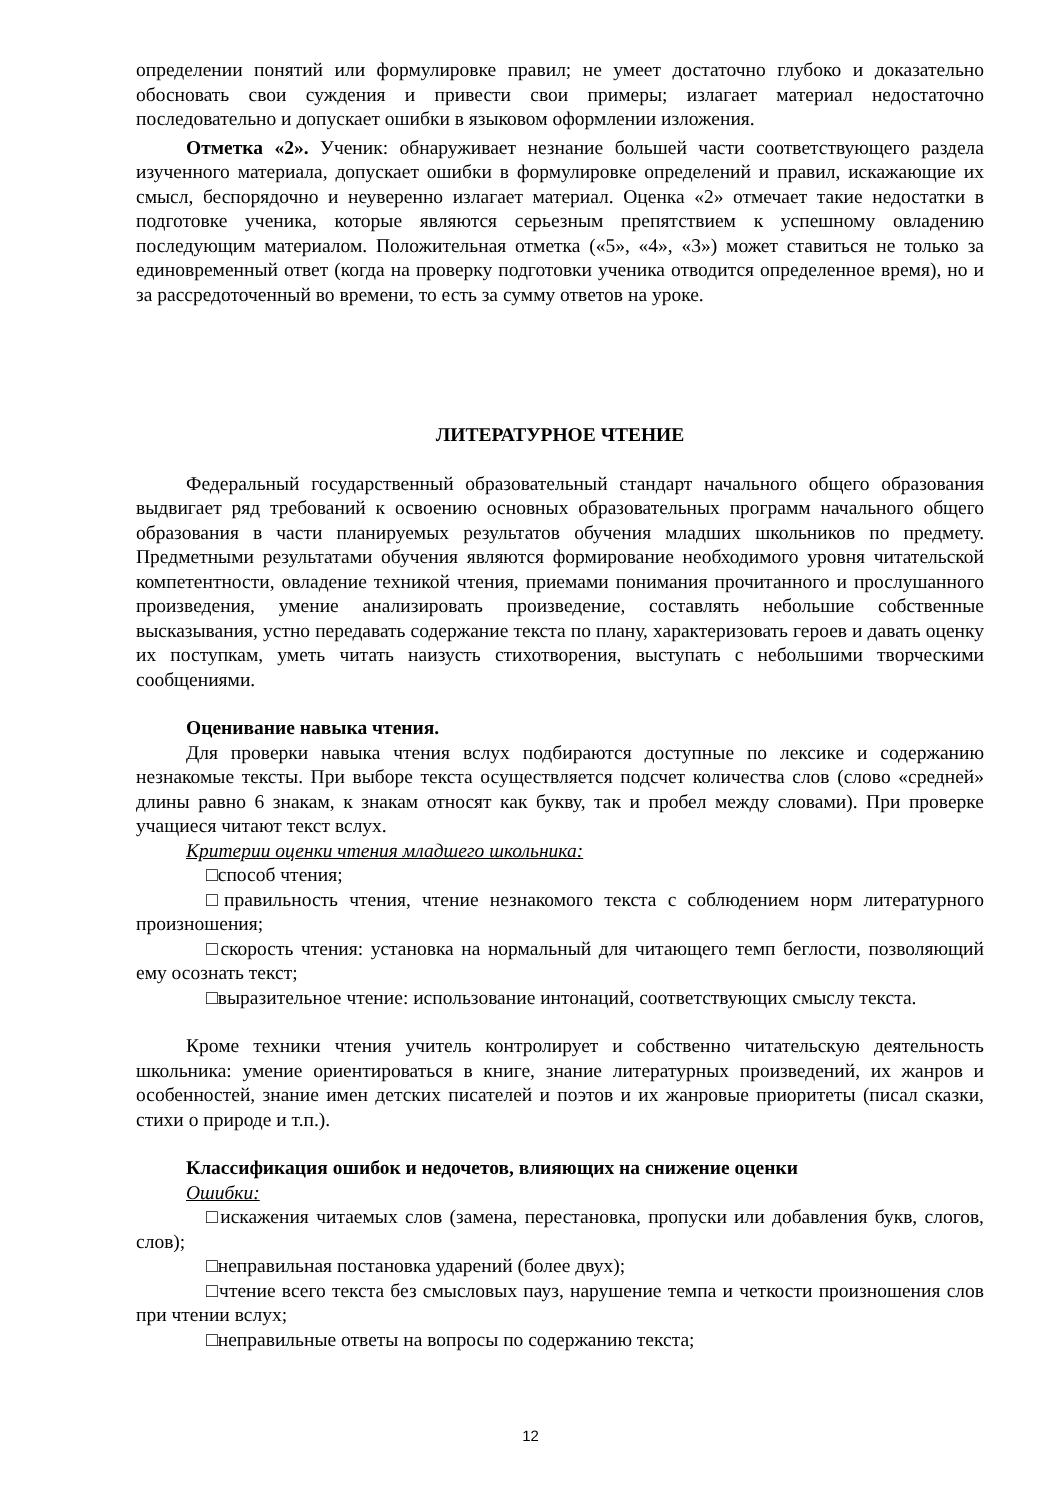определении понятий или формулировке правил; не умеет достаточно глубоко и доказательно обосновать свои суждения и привести свои примеры; излагает материал недостаточно последовательно и допускает ошибки в языковом оформлении изложения.
Отметка «2». Ученик: обнаруживает незнание большей части соответствующего раздела изученного материала, допускает ошибки в формулировке определений и правил, искажающие их смысл, беспорядочно и неуверенно излагает материал. Оценка «2» отмечает такие недостатки в подготовке ученика, которые являются серьезным препятствием к успешному овладению последующим материалом. Положительная отметка («5», «4», «3») может ставиться не только за единовременный ответ (когда на проверку подготовки ученика отводится определенное время), но и за рассредоточенный во времени, то есть за сумму ответов на уроке.
ЛИТЕРАТУРНОЕ ЧТЕНИЕ
Федеральный государственный образовательный стандарт начального общего образования выдвигает ряд требований к освоению основных образовательных программ начального общего образования в части планируемых результатов обучения младших школьников по предмету. Предметными результатами обучения являются формирование необходимого уровня читательской компетентности, овладение техникой чтения, приемами понимания прочитанного и прослушанного произведения, умение анализировать произведение, составлять небольшие собственные высказывания, устно передавать содержание текста по плану, характеризовать героев и давать оценку их поступкам, уметь читать наизусть стихотворения, выступать с небольшими творческими сообщениями.
Оценивание навыка чтения.
Для проверки навыка чтения вслух подбираются доступные по лексике и содержанию незнакомые тексты. При выборе текста осуществляется подсчет количества слов (слово «средней» длины равно 6 знакам, к знакам относят как букву, так и пробел между словами). При проверке учащиеся читают текст вслух.
Критерии оценки чтения младшего школьника:
□способ чтения;
□правильность чтения, чтение незнакомого текста с соблюдением норм литературного произношения;
□скорость чтения: установка на нормальный для читающего темп беглости, позволяющий ему осознать текст;
□выразительное чтение: использование интонаций, соответствующих смыслу текста.
Кроме техники чтения учитель контролирует и собственно читательскую деятельность школьника: умение ориентироваться в книге, знание литературных произведений, их жанров и особенностей, знание имен детских писателей и поэтов и их жанровые приоритеты (писал сказки, стихи о природе и т.п.).
Классификация ошибок и недочетов, влияющих на снижение оценки
Ошибки:
□искажения читаемых слов (замена, перестановка, пропуски или добавления букв, слогов, слов);
□неправильная постановка ударений (более двух);
□чтение всего текста без смысловых пауз, нарушение темпа и четкости произношения слов при чтении вслух;
□неправильные ответы на вопросы по содержанию текста;
12